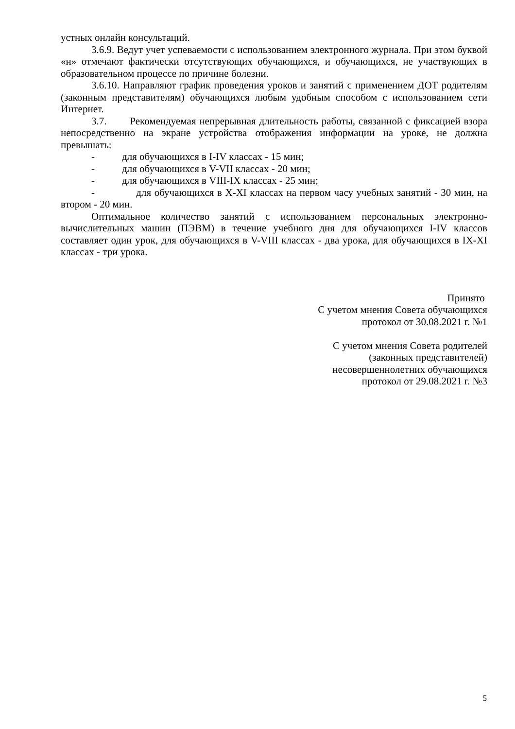устных онлайн консультаций.
3.6.9. Ведут учет успеваемости с использованием электронного журнала. При этом буквой «н» отмечают фактически отсутствующих обучающихся, и обучающихся, не участвующих в образовательном процессе по причине болезни.
3.6.10. Направляют график проведения уроков и занятий с применением ДОТ родителям (законным представителям) обучающихся любым удобным способом с использованием сети Интернет.
3.7. Рекомендуемая непрерывная длительность работы, связанной с фиксацией взора непосредственно на экране устройства отображения информации на уроке, не должна превышать:
- для обучающихся в I-IV классах - 15 мин;
- для обучающихся в V-VII классах - 20 мин;
- для обучающихся в VIII-IX классах - 25 мин;
- для обучающихся в X-XI классах на первом часу учебных занятий - 30 мин, на втором - 20 мин.
Оптимальное количество занятий с использованием персональных электронно-вычислительных машин (ПЭВМ) в течение учебного дня для обучающихся I-IV классов составляет один урок, для обучающихся в V-VIII классах - два урока, для обучающихся в IX-XI классах - три урока.
Принято
С учетом мнения Совета обучающихся
протокол от 30.08.2021 г. №1
С учетом мнения Совета родителей
(законных представителей)
несовершеннолетних обучающихся
протокол от 29.08.2021 г. №3
5